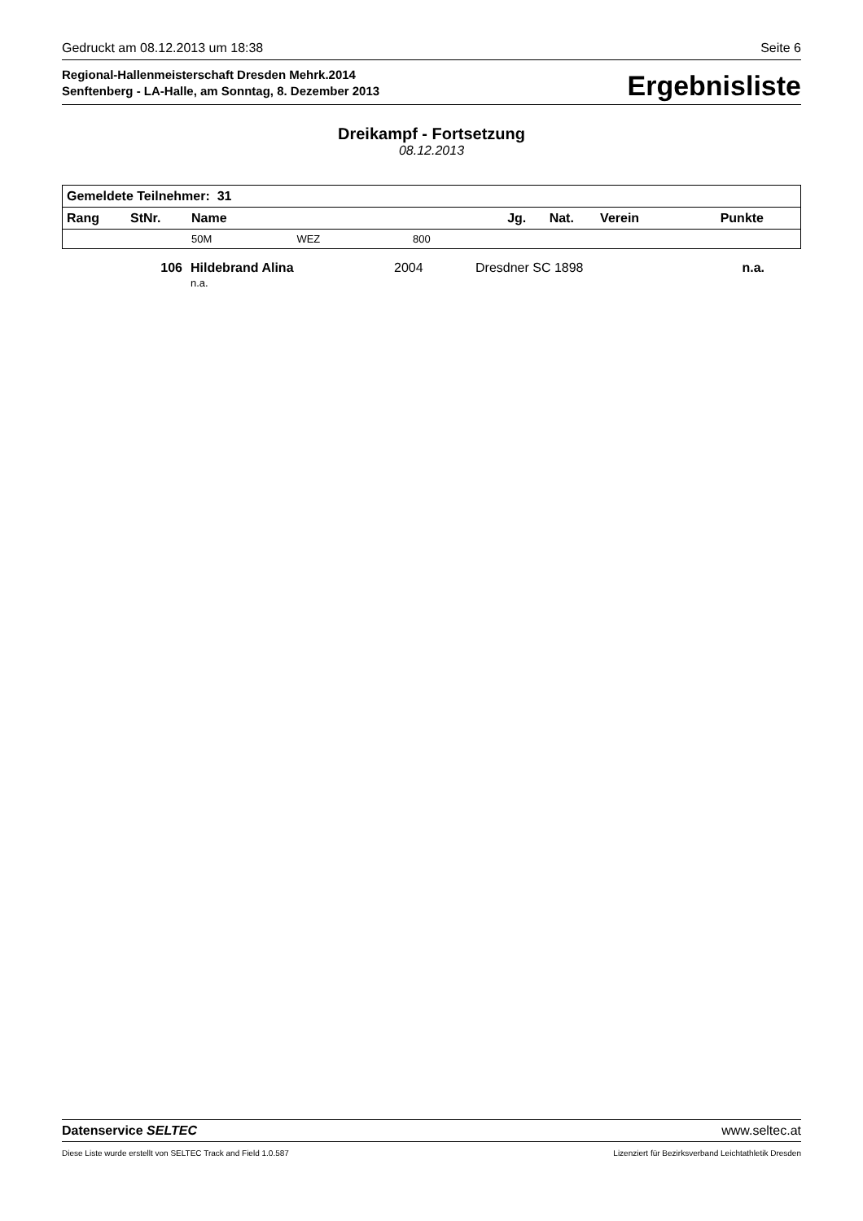Gedruckt am 08.12.2013 um 18:38 Seite 6
Regional-Hallenmeisterschaft Dresden Mehrk.2014
Senftenberg - LA-Halle, am Sonntag, 8. Dezember 2013
Ergebnisliste
Dreikampf - Fortsetzung
08.12.2013
| Gemeldete Teilnehmer: 31 | | | | | | | | |
| --- | --- | --- | --- | --- | --- | --- | --- | --- |
| Rang | StNr. | Name | | | Jg. | Nat. | Verein | Punkte |
| | | 50M | WEZ | 800 | | | | |
| | 106 | Hildebrand Alina n.a. | 2004 | Dresdner SC 1898 | n.a. |
Datenservice SELTEC www.seltec.at
Diese Liste wurde erstellt von SELTEC Track and Field 1.0.587 Lizenziert für Bezirksverband Leichtathletik Dresden